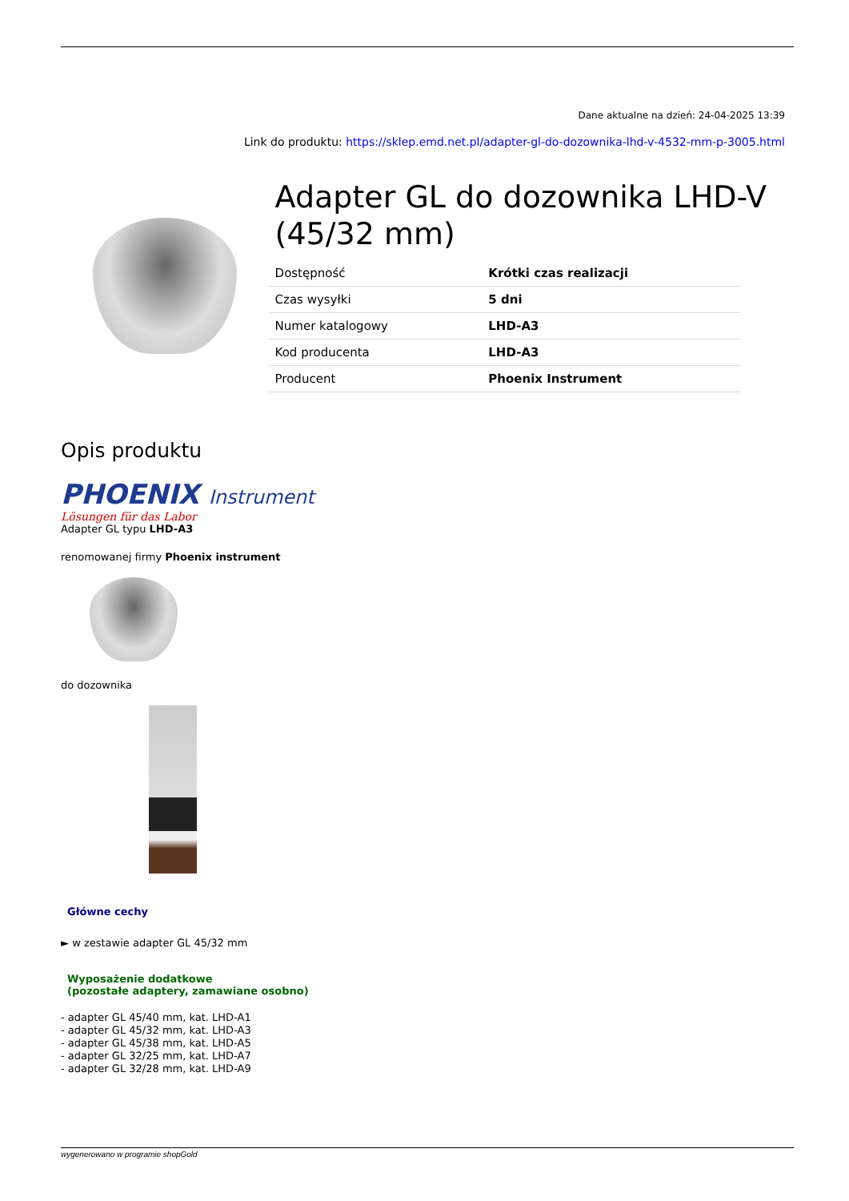Dane aktualne na dzień: 24-04-2025 13:39
Link do produktu: https://sklep.emd.net.pl/adapter-gl-do-dozownika-lhd-v-4532-mm-p-3005.html
Adapter GL do dozownika LHD-V (45/32 mm)
| Dostępność | Krótki czas realizacji |
| Czas wysyłki | 5 dni |
| Numer katalogowy | LHD-A3 |
| Kod producenta | LHD-A3 |
| Producent | Phoenix Instrument |
Opis produktu
PHOENIX Instrument
Lösungen für das Labor
Adapter GL typu LHD-A3
renomowanej firmy Phoenix instrument
do dozownika
Główne cechy
► w zestawie adapter GL 45/32 mm
Wyposażenie dodatkowe
(pozostałe adaptery, zamawiane osobno)
- adapter GL 45/40 mm, kat. LHD-A1
- adapter GL 45/32 mm, kat. LHD-A3
- adapter GL 45/38 mm, kat. LHD-A5
- adapter GL 32/25 mm, kat. LHD-A7
- adapter GL 32/28 mm, kat. LHD-A9
wygenerowano w programie shopGold